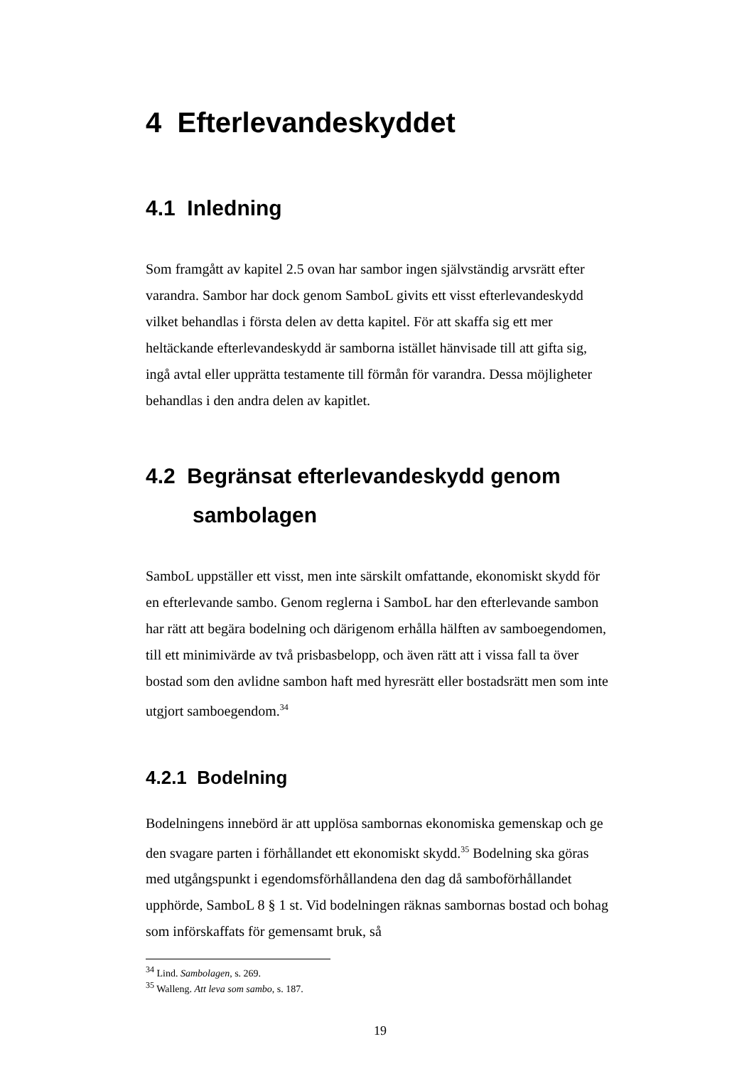4 Efterlevandeskyddet
4.1 Inledning
Som framgått av kapitel 2.5 ovan har sambor ingen självständig arvsrätt efter varandra. Sambor har dock genom SamboL givits ett visst efterlevandeskydd vilket behandlas i första delen av detta kapitel. För att skaffa sig ett mer heltäckande efterlevandeskydd är samborna istället hänvisade till att gifta sig, ingå avtal eller upprätta testamente till förmån för varandra. Dessa möjligheter behandlas i den andra delen av kapitlet.
4.2 Begränsat efterlevandeskydd genom
sambolagen
SamboL uppställer ett visst, men inte särskilt omfattande, ekonomiskt skydd för en efterlevande sambo. Genom reglerna i SamboL har den efterlevande sambon har rätt att begära bodelning och därigenom erhålla hälften av samboegendomen, till ett minimivärde av två prisbasbelopp, och även rätt att i vissa fall ta över bostad som den avlidne sambon haft med hyresrätt eller bostadsrätt men som inte utgjort samboegendom.<sup>34</sup>
4.2.1 Bodelning
Bodelningens innebörd är att upplösa sambornas ekonomiska gemenskap och ge den svagare parten i förhållandet ett ekonomiskt skydd.<sup>35</sup> Bodelning ska göras med utgångspunkt i egendomsförhållandena den dag då samboförhållandet upphörde, SamboL 8 § 1 st. Vid bodelningen räknas sambornas bostad och bohag som införskaffats för gemensamt bruk, så
<sup>34</sup> Lind. Sambolagen, s. 269.
<sup>35</sup> Walleng. Att leva som sambo, s. 187.
19